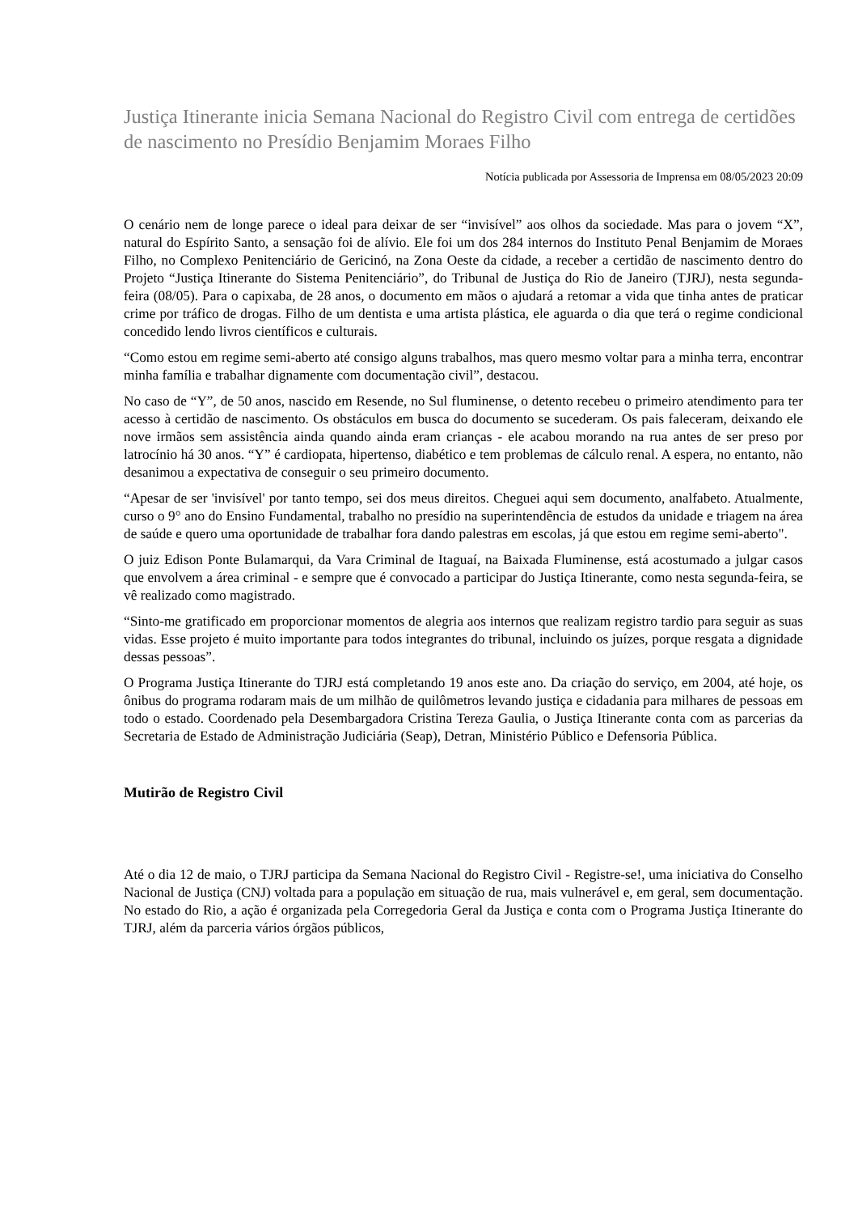Justiça Itinerante inicia Semana Nacional do Registro Civil com entrega de certidões de nascimento no Presídio Benjamim Moraes Filho
Notícia publicada por Assessoria de Imprensa em 08/05/2023 20:09
O cenário nem de longe parece o ideal para deixar de ser “invisível” aos olhos da sociedade. Mas para o jovem “X”, natural do Espírito Santo, a sensação foi de alívio. Ele foi um dos 284 internos do Instituto Penal Benjamim de Moraes Filho, no Complexo Penitenciário de Gericinó, na Zona Oeste da cidade, a receber a certidão de nascimento dentro do Projeto “Justiça Itinerante do Sistema Penitenciário”, do Tribunal de Justiça do Rio de Janeiro (TJRJ), nesta segunda-feira (08/05). Para o capixaba, de 28 anos, o documento em mãos o ajudará a retomar a vida que tinha antes de praticar crime por tráfico de drogas. Filho de um dentista e uma artista plástica, ele aguarda o dia que terá o regime condicional concedido lendo livros científicos e culturais.
“Como estou em regime semi-aberto até consigo alguns trabalhos, mas quero mesmo voltar para a minha terra, encontrar minha família e trabalhar dignamente com documentação civil”, destacou.
No caso de “Y”, de 50 anos, nascido em Resende, no Sul fluminense, o detento recebeu o primeiro atendimento para ter acesso à certidão de nascimento. Os obstáculos em busca do documento se sucederam. Os pais faleceram, deixando ele nove irmãos sem assistência ainda quando ainda eram crianças - ele acabou morando na rua antes de ser preso por latrocínio há 30 anos. “Y” é cardiopata, hipertenso, diabético e tem problemas de cálculo renal. A espera, no entanto, não desanimou a expectativa de conseguir o seu primeiro documento.
“Apesar de ser 'invisível' por tanto tempo, sei dos meus direitos. Cheguei aqui sem documento, analfabeto. Atualmente, curso o 9° ano do Ensino Fundamental, trabalho no presídio na superintendência de estudos da unidade e triagem na área de saúde e quero uma oportunidade de trabalhar fora dando palestras em escolas, já que estou em regime semi-aberto".
O juiz Edison Ponte Bulamarqui, da Vara Criminal de Itaguaí, na Baixada Fluminense, está acostumado a julgar casos que envolvem a área criminal - e sempre que é convocado a participar do Justiça Itinerante, como nesta segunda-feira, se vê realizado como magistrado.
“Sinto-me gratificado em proporcionar momentos de alegria aos internos que realizam registro tardio para seguir as suas vidas. Esse projeto é muito importante para todos integrantes do tribunal, incluindo os juízes, porque resgata a dignidade dessas pessoas”.
O Programa Justiça Itinerante do TJRJ está completando 19 anos este ano. Da criação do serviço, em 2004, até hoje, os ônibus do programa rodaram mais de um milhão de quilômetros levando justiça e cidadania para milhares de pessoas em todo o estado. Coordenado pela Desembargadora Cristina Tereza Gaulia, o Justiça Itinerante conta com as parcerias da Secretaria de Estado de Administração Judiciária (Seap), Detran, Ministério Público e Defensoria Pública.
Mutirão de Registro Civil
Até o dia 12 de maio, o TJRJ participa da Semana Nacional do Registro Civil - Registre-se!, uma iniciativa do Conselho Nacional de Justiça (CNJ) voltada para a população em situação de rua, mais vulnerável e, em geral, sem documentação. No estado do Rio, a ação é organizada pela Corregedoria Geral da Justiça e conta com o Programa Justiça Itinerante do TJRJ, além da parceria vários órgãos públicos,